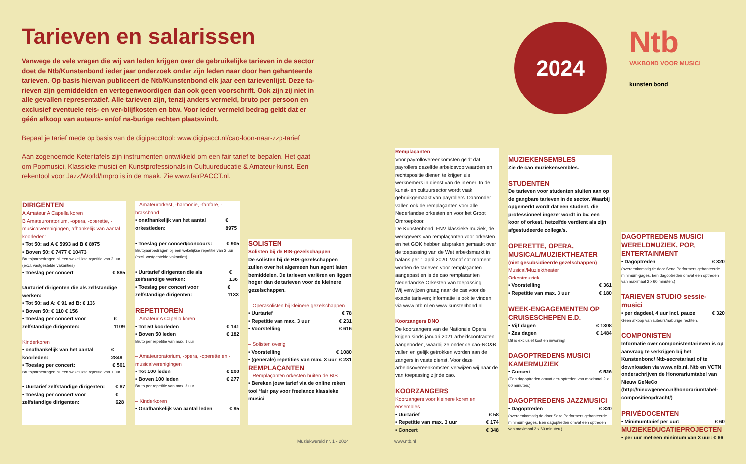Tarieven en salarissen
Vanwege de vele vragen die wij van leden krijgen over de gebruikelijke tarieven in de sector doet de Ntb/Kunstenbond ieder jaar onderzoek onder zijn leden naar door hen gehanteerde tarieven. Op basis hiervan publiceert de Ntb/Kunstenbond elk jaar een tarievenlijst. Deze ta-rieven zijn gemiddelden en vertegenwoordigen dan ook geen voorschrift. Ook zijn zij niet in alle gevallen representatief. Alle tarieven zijn, tenzij anders vermeld, bruto per persoon en exclusief eventuele reis- en ver-blijfkosten en btw. Voor ieder vermeld bedrag geldt dat er géén afkoop van auteurs- en/of na-burige rechten plaatsvindt.
Bepaal je tarief mede op basis van de digipaccttool: www.digipacct.nl/cao-loon-naar-zzp-tarief
Aan zogenoemde Ketentafels zijn instrumenten ontwikkeld om een fair tarief te bepalen. Het gaat om Popmusici, Klassieke musici en Kunstprofessionals in Cultuureducatie & Amateur-kunst. Een rekentool voor Jazz/World/Impro is in de maak. Zie www.fairPACCT.nl.
2024
Ntb
VAKBOND VOOR MUSICI
kunsten bond
DIRIGENTEN
A Amateur A Capella koren
B Amateuroratorium, -opera, -operette, -musicalverenigingen, afhankelijk van aantal koorleden:
• Tot 50: ad A € 5993 ad B € 8975
• Boven 50: € 7477 € 10473
Brutojaarbedragen bij een wekelijkse repetitie van 2 uur (excl. vastgestelde vakanties)
• Toeslag per concert € 885
Uurtarief dirigenten die als zelfstandige werken:
• Tot 50: ad A: € 91 ad B: € 136
• Boven 50: € 110 € 156
• Toeslag per concert voor zelfstandige dirigenten: € 1109
Kinderkoren
• onafhankelijk van het aantal koorleden: € 2849
• Toeslag per concert: € 501
Brutojaarbedragen bij een wekelijkse repetitie van 1 uur
• Uurtarief zelfstandige dirigenten: € 87
• Toeslag per concert voor zelfstandige dirigenten: € 628
– Amateurorkest, -harmonie, -fanfare, -brassband
• onafhankelijk van het aantal orkestleden: € 8975
• Toeslag per concert/concours: € 905
Brutojaarbedragen bij een wekelijkse repetitie van 2 uur (excl. vastgestelde vakanties)
• Uurtarief dirigenten die als zelfstandige werken: € 136
• Toeslag per concert voor zelfstandige dirigenten: € 1133
REPETITOREN
– Amateur A Capella koren
• Tot 50 koorleden € 141
• Boven 50 leden € 182
Bruto per repetitie van max. 3 uur
– Amateuroratorium, -opera, -operette en -musicalverenigingen
• Tot 100 leden € 200
• Boven 100 leden € 277
Bruto per repetitie van max. 3 uur
– Kinderkoren
• Onafhankelijk van aantal leden € 95
SOLISTEN
Solisten bij de BIS-gezelschappen
De solisten bij de BIS-gezelschappen zullen over het algemeen hun agent laten bemiddelen. De tarieven variëren en liggen hoger dan de tarieven voor de kleinere gezelschappen.
– Operasolisten bij kleinere gezelschappen
• Uurtarief € 78
• Repetitie van max. 3 uur € 231
• Voorstelling € 616
– Solisten overig
• Voorstelling € 1080
• (generale) repetities van max. 3 uur € 231
REMPLAÇANTEN
– Remplaçanten orkesten buiten de BIS
• Bereken jouw tarief via de online reken tool ‘fair pay voor freelance klassieke musici
Remplaçanten
Voor payrollovereenkomsten geldt dat payrollers dezelfde arbeidsvoorwaarden en rechtspositie dienen te krijgen als werknemers in dienst van de inlener. In de kunst- en cultuursector wordt vaak gebruikgemaakt van payrollers. Daaronder vallen ook de remplaçanten voor alle Nederlandse orkesten en voor het Groot Omroepkoor.
De Kunstenbond, FNV klassieke muziek, de werkgevers van remplaçanten voor orkesten en het GOK hebben afspraken gemaakt over de toepassing van de Wet arbeidsmarkt in balans per 1 april 2020. Vanaf dat moment worden de tarieven voor remplaçanten aangepast en is de cao remplaçanten Nederlandse Orkesten van toepassing.
Wij verwijzen graag naar de cao voor de exacte tarieven; informatie is ook te vinden via www.ntb.nl en www.kunstenbond.nl
Koorzangers DNO
De koorzangers van de Nationale Opera krijgen sinds januari 2021 arbeidscontracten aangeboden, waarbij ze onder de cao-NO&B vallen en gelijk getrokken worden aan de zangers in vaste dienst. Voor deze arbeidsovereenkomsten verwijzen wij naar de van toepassing zijnde cao.
KOORZANGERS
Koorzangers voor kleinere koren en ensembles
• Uurtarief € 58
• Repetitie van max. 3 uur € 174
• Concert € 348
MUZIEKENSEMBLES
Zie de cao muziekensembles.
STUDENTEN
De tarieven voor studenten sluiten aan op de gangbare tarieven in de sector. Waarbij opgemerkt wordt dat een student, die professioneel ingezet wordt in bv. een koor of orkest, hetzelfde verdient als zijn afgestudeerde collega’s.
OPERETTE, OPERA, MUSICAL/MUZIEKTHEATER
(niet gesubsidieerde gezelschappen)
Musical/Muziektheater
Orkestmuziek
• Voorstelling € 361
• Repetitie van max. 3 uur € 180
WEEK-ENGAGEMENTEN OP CRUISESCHEPEN E.D.
• Vijf dagen € 1308
• Zes dagen € 1484
Dit is exclusief kost en inwoning!
DAGOPTREDENS MUSICI KAMERMUZIEK
• Concert € 526
(Een dagoptreden omvat een optreden van maximaal 2 x 60 minuten.)
DAGOPTREDENS JAZZMUSICI
• Dagoptreden € 320
(overeenkomstig de door Sena Performers gehanteerde minimum-gages. Een dagoptreden omvat een optreden van maximaal 2 x 60 minuten.)
DAGOPTREDENS MUSICI WERELDMUZIEK, POP, ENTERTAINMENT
• Dagoptreden € 320
(overeenkomstig de door Sena Performers gehanteerde minimum-gages. Een dagoptreden omvat een optreden van maximaal 2 x 60 minuten.)
TARIEVEN STUDIO sessie-musici
• per dagdeel, 4 uur incl. pauze € 320
Geen afkoop van auteurs/naburige rechten.
COMPONISTEN
Informatie over componistentarieven is op aanvraag te verkrijgen bij het Kunstenbond/ Ntb-secretariaat of te downloaden via www.ntb.nl. Ntb en VCTN onderschrijven de Honorariumtabel van Nieuw GeNeCo (http://nieuwgeneco.nl/honorariumtabel-compositieopdracht/)
PRIVÉDOCENTEN
• Minimumtarief per uur: € 60
MUZIEKEDUCATIEPROJECTEN
• per uur met een minimum van 3 uur: € 66
Muziekwereld nr. 1 - 2024 www.ntb.nl